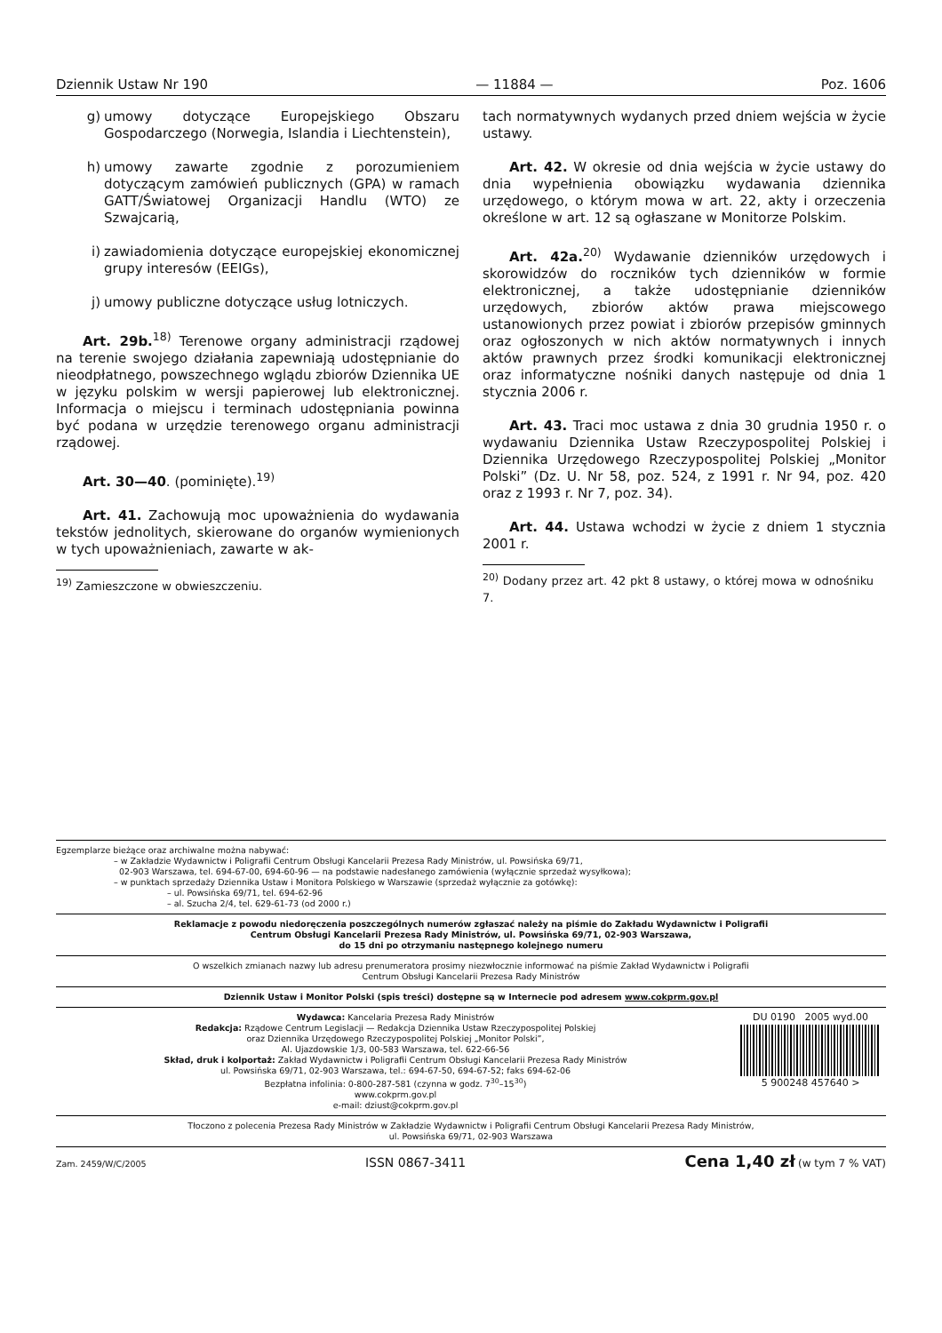Dziennik Ustaw Nr 190 — 11884 — Poz. 1606
g) umowy dotyczące Europejskiego Obszaru Gospodarczego (Norwegia, Islandia i Liechtenstein),
h) umowy zawarte zgodnie z porozumieniem dotyczącym zamówień publicznych (GPA) w ramach GATT/Światowej Organizacji Handlu (WTO) ze Szwajcarią,
i) zawiadomienia dotyczące europejskiej ekonomicznej grupy interesów (EEIGs),
j) umowy publiczne dotyczące usług lotniczych.
Art. 29b.<sup>18)</sup> Terenowe organy administracji rządowej na terenie swojego działania zapewniają udostępnianie do nieodpłatnego, powszechnego wglądu zbiorów Dziennika UE w języku polskim w wersji papierowej lub elektronicznej. Informacja o miejscu i terminach udostępniania powinna być podana w urzędzie terenowego organu administracji rządowej.
Art. 30—40. (pominięte).<sup>19)</sup>
Art. 41. Zachowują moc upoważnienia do wydawania tekstów jednolitych, skierowane do organów wymienionych w tych upoważnieniach, zawarte w ak-
<sup>19)</sup> Zamieszczone w obwieszczeniu.
tach normatywnych wydanych przed dniem wejścia w życie ustawy.
Art. 42. W okresie od dnia wejścia w życie ustawy do dnia wypełnienia obowiązku wydawania dziennika urzędowego, o którym mowa w art. 22, akty i orzeczenia określone w art. 12 są ogłaszane w Monitorze Polskim.
Art. 42a.<sup>20)</sup> Wydawanie dzienników urzędowych i skorowidzów do roczników tych dzienników w formie elektronicznej, a także udostępnianie dzienników urzędowych, zbiorów aktów prawa miejscowego ustanowionych przez powiat i zbiorów przepisów gminnych oraz ogłoszonych w nich aktów normatywnych i innych aktów prawnych przez środki komunikacji elektronicznej oraz informatyczne nośniki danych następuje od dnia 1 stycznia 2006 r.
Art. 43. Traci moc ustawa z dnia 30 grudnia 1950 r. o wydawaniu Dziennika Ustaw Rzeczypospolitej Polskiej i Dziennika Urzędowego Rzeczypospolitej Polskiej „Monitor Polski” (Dz. U. Nr 58, poz. 524, z 1991 r. Nr 94, poz. 420 oraz z 1993 r. Nr 7, poz. 34).
Art. 44. Ustawa wchodzi w życie z dniem 1 stycznia 2001 r.
<sup>20)</sup> Dodany przez art. 42 pkt 8 ustawy, o której mowa w odnośniku 7.
Egzemplarze bieżące oraz archiwalne można nabywać:
– w Zakładzie Wydawnictw i Poligrafii Centrum Obsługi Kancelarii Prezesa Rady Ministrów, ul. Powsińska 69/71,
02-903 Warszawa, tel. 694-67-00, 694-60-96 — na podstawie nadesłanego zamówienia (wyłącznie sprzedaż wysyłkowa);
– w punktach sprzedaży Dziennika Ustaw i Monitora Polskiego w Warszawie (sprzedaż wyłącznie za gotówkę):
– ul. Powsińska 69/71, tel. 694-62-96
– al. Szucha 2/4, tel. 629-61-73 (od 2000 r.)
Reklamacje z powodu niedoręczenia poszczególnych numerów zgłaszać należy na piśmie do Zakładu Wydawnictw i Poligrafii
Centrum Obsługi Kancelarii Prezesa Rady Ministrów, ul. Powsińska 69/71, 02-903 Warszawa,
do 15 dni po otrzymaniu następnego kolejnego numeru
O wszelkich zmianach nazwy lub adresu prenumeratora prosimy niezwłocznie informować na piśmie Zakład Wydawnictw i Poligrafii
Centrum Obsługi Kancelarii Prezesa Rady Ministrów
Dziennik Ustaw i Monitor Polski (spis treści) dostępne są w Internecie pod adresem www.cokprm.gov.pl
Wydawca: Kancelaria Prezesa Rady Ministrów
Redakcja: Rządowe Centrum Legislacji — Redakcja Dziennika Ustaw Rzeczypospolitej Polskiej
oraz Dziennika Urzędowego Rzeczypospolitej Polskiej „Monitor Polski”,
Al. Ujazdowskie 1/3, 00-583 Warszawa, tel. 622-66-56
Skład, druk i kolportaż: Zakład Wydawnictw i Poligrafii Centrum Obsługi Kancelarii Prezesa Rady Ministrów
ul. Powsińska 69/71, 02-903 Warszawa, tel.: 694-67-50, 694-67-52; faks 694-62-06
Bezpłatna infolinia: 0-800-287-581 (czynna w godz. 7<sup>30</sup>–15<sup>30</sup>)
www.cokprm.gov.pl
e-mail: dziust@cokprm.gov.pl
DU 0190 2005 wyd.00
5 900248 457640 >
Tłoczono z polecenia Prezesa Rady Ministrów w Zakładzie Wydawnictw i Poligrafii Centrum Obsługi Kancelarii Prezesa Rady Ministrów,
ul. Powsińska 69/71, 02-903 Warszawa
Zam. 2459/W/C/2005 ISSN 0867-3411 Cena 1,40 zł (w tym 7 % VAT)